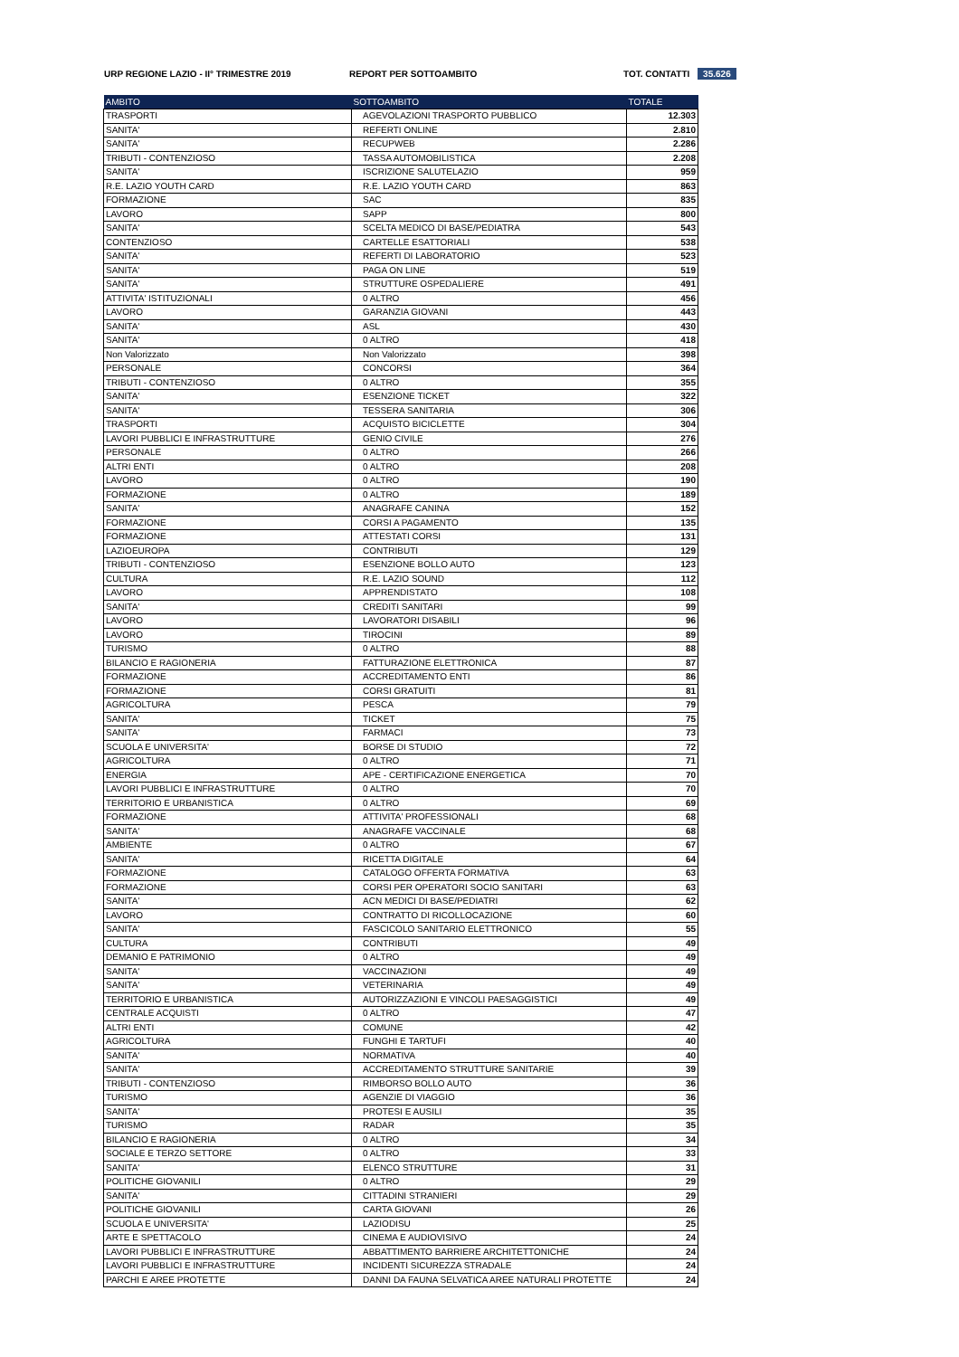URP REGIONE LAZIO - II° TRIMESTRE 2019 REPORT PER SOTTOAMBITO TOT. CONTATTI 35.626
| AMBITO | SOTTOAMBITO | TOTALE |
| --- | --- | --- |
| TRASPORTI | AGEVOLAZIONI TRASPORTO PUBBLICO | 12.303 |
| SANITA' | REFERTI ONLINE | 2.810 |
| SANITA' | RECUPWEB | 2.286 |
| TRIBUTI - CONTENZIOSO | TASSA AUTOMOBILISTICA | 2.208 |
| SANITA' | ISCRIZIONE SALUTELAZIO | 959 |
| R.E. LAZIO YOUTH CARD | R.E. LAZIO YOUTH CARD | 863 |
| FORMAZIONE | SAC | 835 |
| LAVORO | SAPP | 800 |
| SANITA' | SCELTA MEDICO DI BASE/PEDIATRA | 543 |
| CONTENZIOSO | CARTELLE ESATTORIALI | 538 |
| SANITA' | REFERTI DI LABORATORIO | 523 |
| SANITA' | PAGA ON LINE | 519 |
| SANITA' | STRUTTURE OSPEDALIERE | 491 |
| ATTIVITA' ISTITUZIONALI | 0 ALTRO | 456 |
| LAVORO | GARANZIA GIOVANI | 443 |
| SANITA' | ASL | 430 |
| SANITA' | 0 ALTRO | 418 |
| Non Valorizzato | Non Valorizzato | 398 |
| PERSONALE | CONCORSI | 364 |
| TRIBUTI - CONTENZIOSO | 0 ALTRO | 355 |
| SANITA' | ESENZIONE TICKET | 322 |
| SANITA' | TESSERA SANITARIA | 306 |
| TRASPORTI | ACQUISTO BICICLETTE | 304 |
| LAVORI PUBBLICI E INFRASTRUTTURE | GENIO CIVILE | 276 |
| PERSONALE | 0 ALTRO | 266 |
| ALTRI ENTI | 0 ALTRO | 208 |
| LAVORO | 0 ALTRO | 190 |
| FORMAZIONE | 0 ALTRO | 189 |
| SANITA' | ANAGRAFE CANINA | 152 |
| FORMAZIONE | CORSI A PAGAMENTO | 135 |
| FORMAZIONE | ATTESTATI CORSI | 131 |
| LAZIOEUROPA | CONTRIBUTI | 129 |
| TRIBUTI - CONTENZIOSO | ESENZIONE BOLLO AUTO | 123 |
| CULTURA | R.E. LAZIO SOUND | 112 |
| LAVORO | APPRENDISTATO | 108 |
| SANITA' | CREDITI SANITARI | 99 |
| LAVORO | LAVORATORI DISABILI | 96 |
| LAVORO | TIROCINI | 89 |
| TURISMO | 0 ALTRO | 88 |
| BILANCIO E RAGIONERIA | FATTURAZIONE ELETTRONICA | 87 |
| FORMAZIONE | ACCREDITAMENTO ENTI | 86 |
| FORMAZIONE | CORSI GRATUITI | 81 |
| AGRICOLTURA | PESCA | 79 |
| SANITA' | TICKET | 75 |
| SANITA' | FARMACI | 73 |
| SCUOLA E UNIVERSITA' | BORSE DI STUDIO | 72 |
| AGRICOLTURA | 0 ALTRO | 71 |
| ENERGIA | APE - CERTIFICAZIONE ENERGETICA | 70 |
| LAVORI PUBBLICI E INFRASTRUTTURE | 0 ALTRO | 70 |
| TERRITORIO E URBANISTICA | 0 ALTRO | 69 |
| FORMAZIONE | ATTIVITA' PROFESSIONALI | 68 |
| SANITA' | ANAGRAFE VACCINALE | 68 |
| AMBIENTE | 0 ALTRO | 67 |
| SANITA' | RICETTA DIGITALE | 64 |
| FORMAZIONE | CATALOGO OFFERTA FORMATIVA | 63 |
| FORMAZIONE | CORSI PER OPERATORI SOCIO SANITARI | 63 |
| SANITA' | ACN MEDICI DI BASE/PEDIATRI | 62 |
| LAVORO | CONTRATTO DI RICOLLOCAZIONE | 60 |
| SANITA' | FASCICOLO SANITARIO ELETTRONICO | 55 |
| CULTURA | CONTRIBUTI | 49 |
| DEMANIO E PATRIMONIO | 0 ALTRO | 49 |
| SANITA' | VACCINAZIONI | 49 |
| SANITA' | VETERINARIA | 49 |
| TERRITORIO E URBANISTICA | AUTORIZZAZIONI E VINCOLI PAESAGGISTICI | 49 |
| CENTRALE ACQUISTI | 0 ALTRO | 47 |
| ALTRI ENTI | COMUNE | 42 |
| AGRICOLTURA | FUNGHI E TARTUFI | 40 |
| SANITA' | NORMATIVA | 40 |
| SANITA' | ACCREDITAMENTO STRUTTURE SANITARIE | 39 |
| TRIBUTI - CONTENZIOSO | RIMBORSO BOLLO AUTO | 36 |
| TURISMO | AGENZIE DI VIAGGIO | 36 |
| SANITA' | PROTESI E AUSILI | 35 |
| TURISMO | RADAR | 35 |
| BILANCIO E RAGIONERIA | 0 ALTRO | 34 |
| SOCIALE E TERZO SETTORE | 0 ALTRO | 33 |
| SANITA' | ELENCO STRUTTURE | 31 |
| POLITICHE GIOVANILI | 0 ALTRO | 29 |
| SANITA' | CITTADINI STRANIERI | 29 |
| POLITICHE GIOVANILI | CARTA GIOVANI | 26 |
| SCUOLA E UNIVERSITA' | LAZIODISU | 25 |
| ARTE E SPETTACOLO | CINEMA E AUDIOVISIVO | 24 |
| LAVORI PUBBLICI E INFRASTRUTTURE | ABBATTIMENTO BARRIERE ARCHITETTONICHE | 24 |
| LAVORI PUBBLICI E INFRASTRUTTURE | INCIDENTI SICUREZZA STRADALE | 24 |
| PARCHI E AREE PROTETTE | DANNI DA FAUNA SELVATICA AREE NATURALI PROTETTE | 24 |